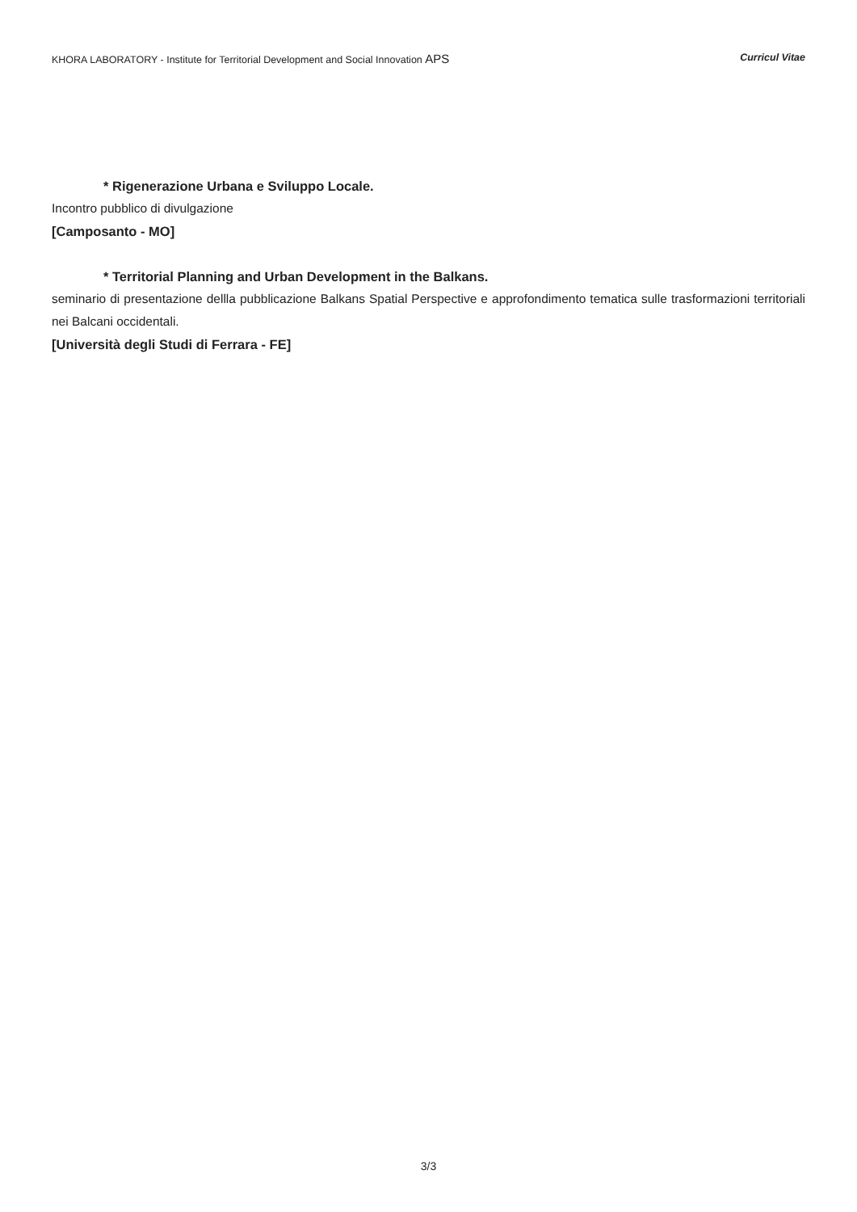KHORA LABORATORY - Institute for Territorial Development and Social Innovation APS Curricul Vitae
* Rigenerazione Urbana e Sviluppo Locale.
Incontro pubblico di divulgazione
[Camposanto - MO]
* Territorial Planning and Urban Development in the Balkans.
seminario di presentazione dellla pubblicazione Balkans Spatial Perspective e approfondimento tematica sulle trasformazioni territoriali nei Balcani occidentali.
[Università degli Studi di Ferrara - FE]
3/3